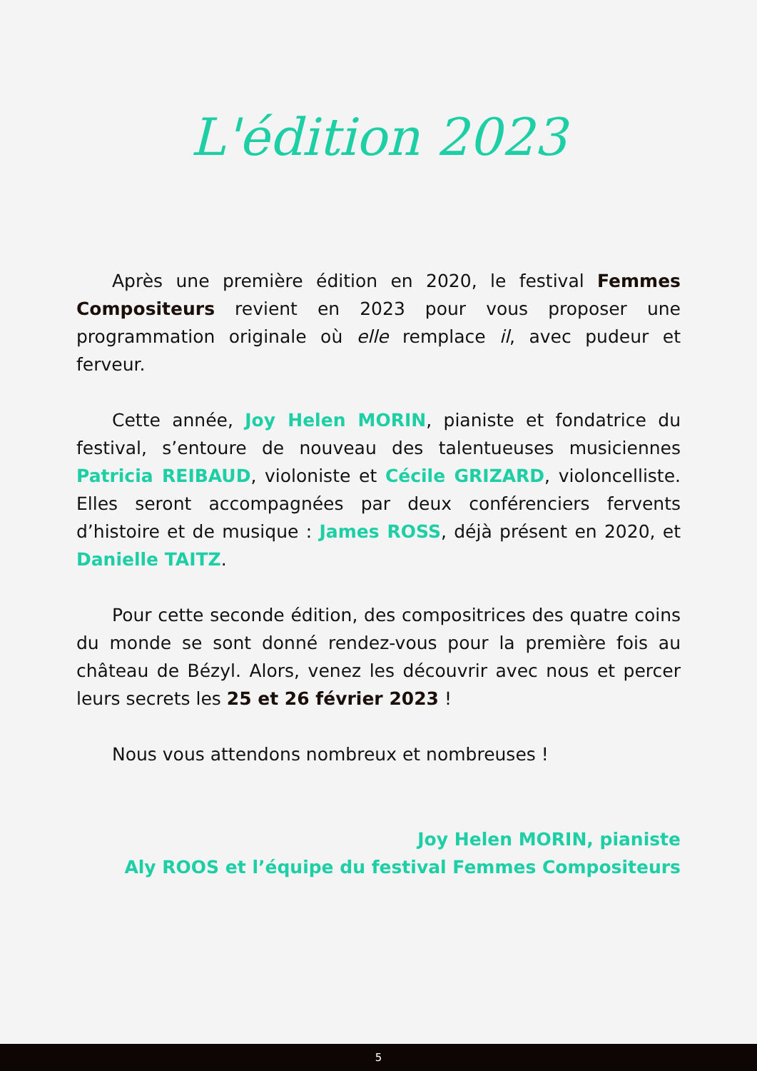L'édition 2023
Après une première édition en 2020, le festival Femmes Compositeurs revient en 2023 pour vous proposer une programmation originale où elle remplace il, avec pudeur et ferveur.
Cette année, Joy Helen MORIN, pianiste et fondatrice du festival, s’entoure de nouveau des talentueuses musiciennes Patricia REIBAUD, violoniste et Cécile GRIZARD, violoncelliste. Elles seront accompagnées par deux conférenciers fervents d’histoire et de musique : James ROSS, déjà présent en 2020, et Danielle TAITZ.
Pour cette seconde édition, des compositrices des quatre coins du monde se sont donné rendez-vous pour la première fois au château de Bézyl. Alors, venez les découvrir avec nous et percer leurs secrets les 25 et 26 février 2023 !
Nous vous attendons nombreux et nombreuses !
Joy Helen MORIN, pianiste
Aly ROOS et l’équipe du festival Femmes Compositeurs
5